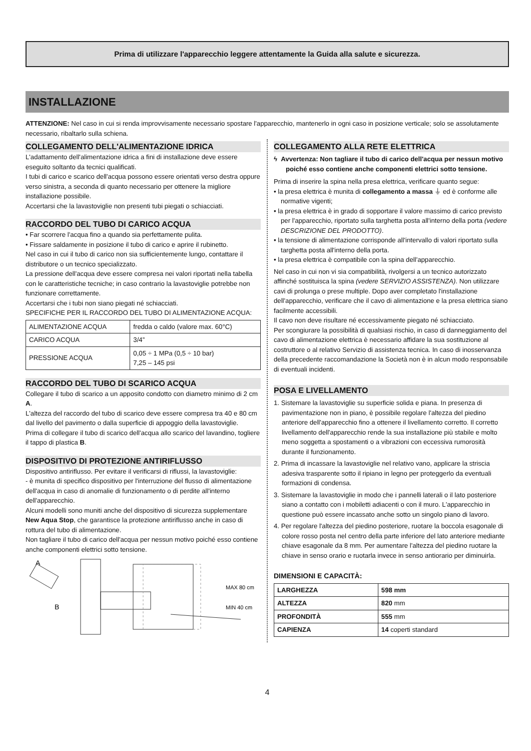Prima di utilizzare l'apparecchio leggere attentamente la Guida alla salute e sicurezza.
INSTALLAZIONE
ATTENZIONE: Nel caso in cui si renda improvvisamente necessario spostare l'apparecchio, mantenerlo in ogni caso in posizione verticale; solo se assolutamente necessario, ribaltarlo sulla schiena.
COLLEGAMENTO DELL'ALIMENTAZIONE IDRICA
L'adattamento dell'alimentazione idrica a fini di installazione deve essere eseguito soltanto da tecnici qualificati.
I tubi di carico e scarico dell'acqua possono essere orientati verso destra oppure verso sinistra, a seconda di quanto necessario per ottenere la migliore installazione possibile.
Accertarsi che la lavastoviglie non presenti tubi piegati o schiacciati.
RACCORDO DEL TUBO DI CARICO ACQUA
• Far scorrere l'acqua fino a quando sia perfettamente pulita.
• Fissare saldamente in posizione il tubo di carico e aprire il rubinetto.
Nel caso in cui il tubo di carico non sia sufficientemente lungo, contattare il distributore o un tecnico specializzato.
La pressione dell'acqua deve essere compresa nei valori riportati nella tabella con le caratteristiche tecniche; in caso contrario la lavastoviglie potrebbe non funzionare correttamente.
Accertarsi che i tubi non siano piegati né schiacciati.
SPECIFICHE PER IL RACCORDO DEL TUBO DI ALIMENTAZIONE ACQUA:
| ALIMENTAZIONE ACQUA | fredda o caldo (valore max. 60°C) |
| CARICO ACQUA | 3/4” |
| PRESSIONE ACQUA | 0,05 ÷ 1 MPa (0,5 ÷ 10 bar) 7,25 – 145 psi |
RACCORDO DEL TUBO DI SCARICO ACQUA
Collegare il tubo di scarico a un apposito condotto con diametro minimo di 2 cm A.
L'altezza del raccordo del tubo di scarico deve essere compresa tra 40 e 80 cm dal livello del pavimento o dalla superficie di appoggio della lavastoviglie.
Prima di collegare il tubo di scarico dell'acqua allo scarico del lavandino, togliere il tappo di plastica B.
DISPOSITIVO DI PROTEZIONE ANTIRIFLUSSO
Dispositivo antiriflusso. Per evitare il verificarsi di riflussi, la lavastoviglie:
- è munita di specifico dispositivo per l'interruzione del flusso di alimentazione dell'acqua in caso di anomalie di funzionamento o di perdite all'interno dell'apparecchio.
Alcuni modelli sono muniti anche del dispositivo di sicurezza supplementare New Aqua Stop, che garantisce la protezione antiriflusso anche in caso di rottura del tubo di alimentazione.
Non tagliare il tubo di carico dell'acqua per nessun motivo poiché esso contiene anche componenti elettrici sotto tensione.
A
B
MAX 80 cm
MIN 40 cm
COLLEGAMENTO ALLA RETE ELETTRICA
ϟ Avvertenza: Non tagliare il tubo di carico dell'acqua per nessun motivo poiché esso contiene anche componenti elettrici sotto tensione.
Prima di inserire la spina nella presa elettrica, verificare quanto segue:
• la presa elettrica è munita di collegamento a massa ⏚ ed è conforme alle normative vigenti;
• la presa elettrica è in grado di sopportare il valore massimo di carico previsto per l'apparecchio, riportato sulla targhetta posta all'interno della porta (vedere DESCRIZIONE DEL PRODOTTO).
• la tensione di alimentazione corrisponde all'intervallo di valori riportato sulla targhetta posta all'interno della porta.
• la presa elettrica è compatibile con la spina dell'apparecchio.
Nel caso in cui non vi sia compatibilità, rivolgersi a un tecnico autorizzato affinché sostituisca la spina (vedere SERVIZIO ASSISTENZA). Non utilizzare cavi di prolunga o prese multiple. Dopo aver completato l'installazione dell'apparecchio, verificare che il cavo di alimentazione e la presa elettrica siano facilmente accessibili.
Il cavo non deve risultare né eccessivamente piegato né schiacciato.
Per scongiurare la possibilità di qualsiasi rischio, in caso di danneggiamento del cavo di alimentazione elettrica è necessario affidare la sua sostituzione al costruttore o al relativo Servizio di assistenza tecnica. In caso di inosservanza della precedente raccomandazione la Società non è in alcun modo responsabile di eventuali incidenti.
POSA E LIVELLAMENTO
1. Sistemare la lavastoviglie su superficie solida e piana. In presenza di pavimentazione non in piano, è possibile regolare l'altezza del piedino anteriore dell'apparecchio fino a ottenere il livellamento corretto. Il corretto livellamento dell'apparecchio rende la sua installazione più stabile e molto meno soggetta a spostamenti o a vibrazioni con eccessiva rumorosità durante il funzionamento.
2. Prima di incassare la lavastoviglie nel relativo vano, applicare la striscia adesiva trasparente sotto il ripiano in legno per proteggerlo da eventuali formazioni di condensa.
3. Sistemare la lavastoviglie in modo che i pannelli laterali o il lato posteriore siano a contatto con i mobiletti adiacenti o con il muro. L'apparecchio in questione può essere incassato anche sotto un singolo piano di lavoro.
4. Per regolare l'altezza del piedino posteriore, ruotare la boccola esagonale di colore rosso posta nel centro della parte inferiore del lato anteriore mediante chiave esagonale da 8 mm. Per aumentare l'altezza del piedino ruotare la chiave in senso orario e ruotarla invece in senso antiorario per diminuirla.
DIMENSIONI E CAPACITÀ:
| LARGHEZZA | 598 mm |
| ALTEZZA | 820 mm |
| PROFONDITÀ | 555 mm |
| CAPIENZA | 14 coperti standard |
4